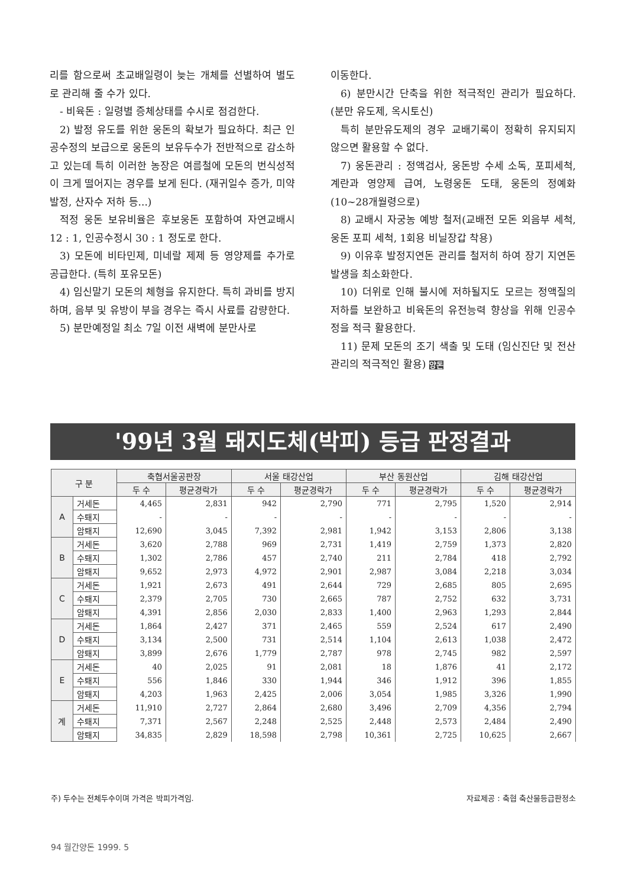리를 함으로써 초교배일령이 늦는 개체를 선별하여 별도로 관리해 줄 수가 있다.
- 비육돈 : 일령별 증체상태를 수시로 점검한다.
2) 발정 유도를 위한 웅돈의 확보가 필요하다. 최근 인공수정의 보급으로 웅돈의 보유두수가 전반적으로 감소하고 있는데 특히 이러한 농장은 여름철에 모돈의 번식성적이 크게 떨어지는 경우를 보게 된다. (재귀일수 증가, 미약발정, 산자수 저하 등...)
적정 웅돈 보유비율은 후보웅돈 포함하여 자연교배시 12 : 1, 인공수정시 30 : 1 정도로 한다.
3) 모돈에 비타민제, 미네랄 제제 등 영양제를 추가로 공급한다. (특히 포유모돈)
4) 임신말기 모돈의 체형을 유지한다. 특히 과비를 방지하며, 음부 및 유방이 부을 경우는 즉시 사료를 감량한다.
5) 분만예정일 최소 7일 이전 새벽에 분만사로
이동한다.
6) 분만시간 단축을 위한 적극적인 관리가 필요하다. (분만 유도제, 옥시토신)
특히 분만유도제의 경우 교배기록이 정확히 유지되지 않으면 활용할 수 없다.
7) 웅돈관리 : 정액검사, 웅돈방 수세 소독, 포피세척, 계란과 영양제 급여, 노령웅돈 도태, 웅돈의 정예화 (10~28개월령으로)
8) 교배시 자궁농 예방 철저(교배전 모돈 외음부 세척, 웅돈 포피 세척, 1회용 비닐장갑 착용)
9) 이유후 발정지연돈 관리를 철저히 하여 장기 지연돈 발생을 최소화한다.
10) 더위로 인해 불시에 저하될지도 모르는 정액질의 저하를 보완하고 비육돈의 유전능력 향상을 위해 인공수정을 적극 활용한다.
11) 문제 모돈의 조기 색출 및 도태 (임신진단 및 전산관리의 적극적인 활용) 양돈
'99년 3월 돼지도체(박피) 등급 판정결과
| 구 분 | | 축협서울공판장 | | 서울 태강산업 | | 부산 동원산업 | | 김해 태강산업 | |
| --- | --- | --- | --- | --- | --- | --- | --- | --- | --- |
| | | 두 수 | 평균경락가 | 두 수 | 평균경락가 | 두 수 | 평균경락가 | 두 수 | 평균경락가 |
| A | 거세돈 | 4,465 | 2,831 | 942 | 2,790 | 771 | 2,795 | 1,520 | 2,914 |
| | 수퇘지 | - | - | - | - | - | - | - | - |
| | 암퇘지 | 12,690 | 3,045 | 7,392 | 2,981 | 1,942 | 3,153 | 2,806 | 3,138 |
| B | 거세돈 | 3,620 | 2,788 | 969 | 2,731 | 1,419 | 2,759 | 1,373 | 2,820 |
| | 수퇘지 | 1,302 | 2,786 | 457 | 2,740 | 211 | 2,784 | 418 | 2,792 |
| | 암퇘지 | 9,652 | 2,973 | 4,972 | 2,901 | 2,987 | 3,084 | 2,218 | 3,034 |
| C | 거세돈 | 1,921 | 2,673 | 491 | 2,644 | 729 | 2,685 | 805 | 2,695 |
| | 수퇘지 | 2,379 | 2,705 | 730 | 2,665 | 787 | 2,752 | 632 | 3,731 |
| | 암퇘지 | 4,391 | 2,856 | 2,030 | 2,833 | 1,400 | 2,963 | 1,293 | 2,844 |
| D | 거세돈 | 1,864 | 2,427 | 371 | 2,465 | 559 | 2,524 | 617 | 2,490 |
| | 수퇘지 | 3,134 | 2,500 | 731 | 2,514 | 1,104 | 2,613 | 1,038 | 2,472 |
| | 암퇘지 | 3,899 | 2,676 | 1,779 | 2,787 | 978 | 2,745 | 982 | 2,597 |
| E | 거세돈 | 40 | 2,025 | 91 | 2,081 | 18 | 1,876 | 41 | 2,172 |
| | 수퇘지 | 556 | 1,846 | 330 | 1,944 | 346 | 1,912 | 396 | 1,855 |
| | 암퇘지 | 4,203 | 1,963 | 2,425 | 2,006 | 3,054 | 1,985 | 3,326 | 1,990 |
| 계 | 거세돈 | 11,910 | 2,727 | 2,864 | 2,680 | 3,496 | 2,709 | 4,356 | 2,794 |
| | 수퇘지 | 7,371 | 2,567 | 2,248 | 2,525 | 2,448 | 2,573 | 2,484 | 2,490 |
| | 암퇘지 | 34,835 | 2,829 | 18,598 | 2,798 | 10,361 | 2,725 | 10,625 | 2,667 |
주) 두수는 전체두수이며 가격은 박피가격임. 자료제공 : 축협 축산물등급판정소
94 월간양돈 1999. 5